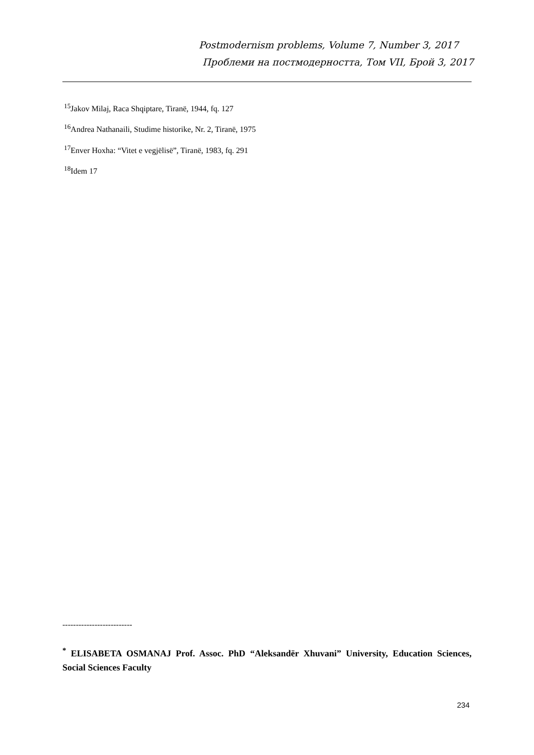Postmodernism problems, Volume 7, Number 3, 2017
Проблеми на постмодерността, Том VII, Брой 3, 2017
<sup>15</sup> Jakov Milaj, Raca Shqiptare, Tiranë, 1944, fq. 127
<sup>16</sup> Andrea Nathanaili, Studime historike, Nr. 2, Tiranë, 1975
<sup>17</sup> Enver Hoxha: “Vitet e vegjëlisë”, Tiranë, 1983, fq. 291
<sup>18</sup> Idem 17
--------------------------
<sup>*</sup> ELISABETA OSMANAJ Prof. Assoc. PhD “Aleksandër Xhuvani” University, Education Sciences, Social Sciences Faculty
234